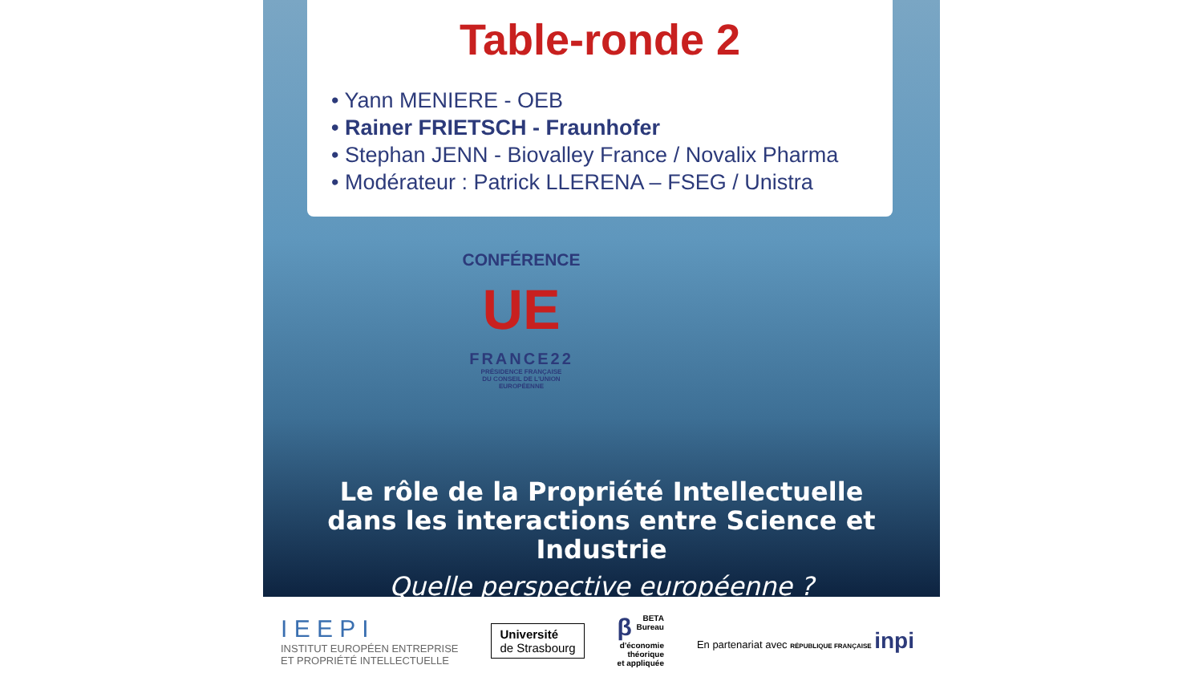Table-ronde 2
• Yann MENIERE - OEB
• Rainer FRIETSCH - Fraunhofer
• Stephan JENN - Biovalley France / Novalix Pharma
• Modérateur : Patrick LLERENA – FSEG / Unistra
CONFÉRENCE
UE
FRANCE22
PRÉSIDENCE FRANÇAISE
DU CONSEIL DE L'UNION
EUROPÉENNE
Le rôle de la Propriété Intellectuelle
dans les interactions entre Science et Industrie
Quelle perspective européenne ?
I E E P I
INSTITUT EUROPÉEN ENTREPRISE
ET PROPRIÉTÉ INTELLECTUELLE
Université
de Strasbourg
β BETA
Bureau
d'économie
théorique
et appliquée
En partenariat avec RÉPUBLIQUE FRANÇAISE inpi